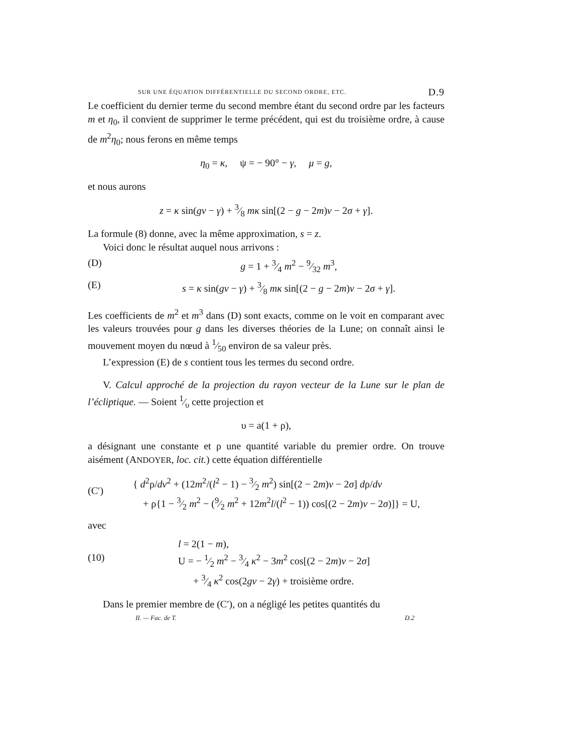SUR UNE ÉQUATION DIFFÉRENTIELLE DU SECOND ORDRE, ETC. D.9
Le coefficient du dernier terme du second membre étant du second ordre par les facteurs m et η<sub>0</sub>, il convient de supprimer le terme précédent, qui est du troisième ordre, à cause de m<sup>2</sup>η<sub>0</sub>; nous ferons en même temps
η<sub>0</sub> = κ, ψ = − 90° − γ, μ = g,
et nous aurons
z = κ sin(gv − γ) + 3⁄8 mκ sin[(2 − g − 2m)v − 2σ + γ].
La formule (8) donne, avec la même approximation, s = z.
Voici donc le résultat auquel nous arrivons :
(D) g = 1 + 3⁄4 m<sup>2</sup> − 9⁄32 m<sup>3</sup>,
(E) s = κ sin(gv − γ) + 3⁄8 mκ sin[(2 − g − 2m)v − 2σ + γ].
Les coefficients de m<sup>2</sup> et m<sup>3</sup> dans (D) sont exacts, comme on le voit en comparant avec les valeurs trouvées pour g dans les diverses théories de la Lune; on connaît ainsi le mouvement moyen du nœud à 1⁄50 environ de sa valeur près.
L’expression (E) de s contient tous les termes du second ordre.
V. Calcul approché de la projection du rayon vecteur de la Lune sur le plan de l’écliptique. — Soient 1⁄υ cette projection et
υ = a(1 + ρ),
a désignant une constante et ρ une quantité variable du premier ordre. On trouve aisément (ANDOYER, loc. cit.) cette équation différentielle
(C′) { d<sup>2</sup>ρ/dv<sup>2</sup> + (12m<sup>2</sup>/(l<sup>2</sup> − 1) − 3⁄2 m<sup>2</sup>) sin[(2 − 2m)v − 2σ] dρ/dv
+ ρ{1 − 3⁄2 m<sup>2</sup> − (9⁄2 m<sup>2</sup> + 12m<sup>2</sup>l/(l<sup>2</sup> − 1)) cos[(2 − 2m)v − 2σ)]} = U,
avec
(10) l = 2(1 − m),
U = − 1⁄2 m<sup>2</sup> − 3⁄4 κ<sup>2</sup> − 3m<sup>2</sup> cos[(2 − 2m)v − 2σ]
+ 3⁄4 κ<sup>2</sup> cos(2gv − 2γ) + troisième ordre.
Dans le premier membre de (C′), on a négligé les petites quantités du
II. — Fac. de T. D.2